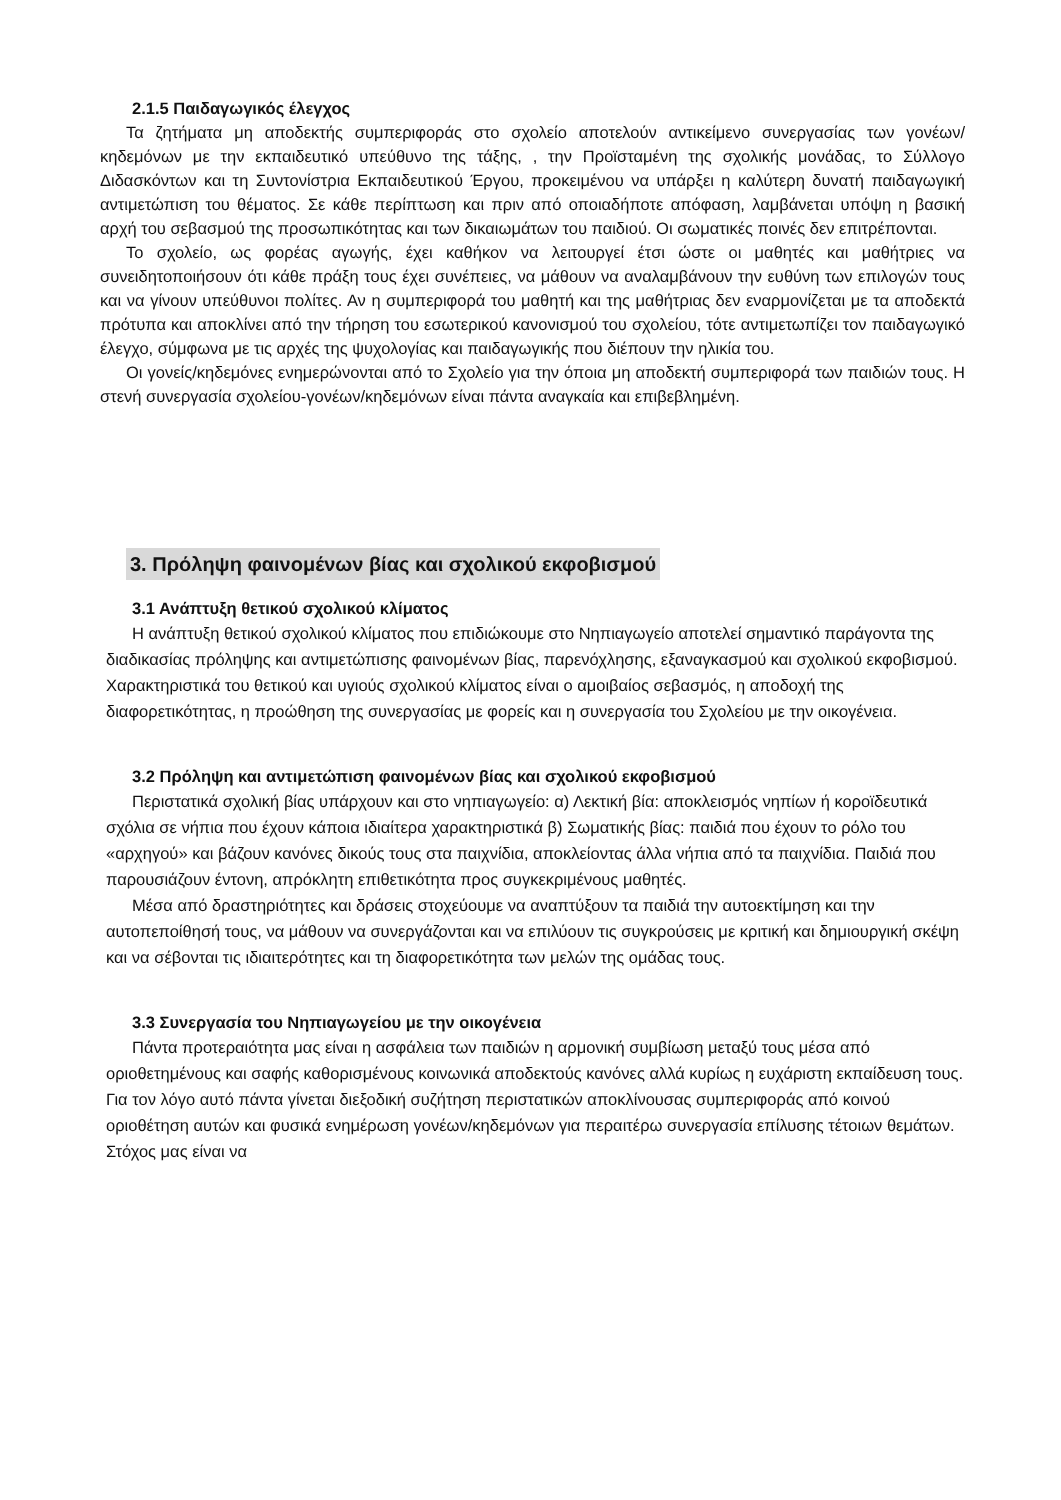2.1.5 Παιδαγωγικός έλεγχος
Τα ζητήματα μη αποδεκτής συμπεριφοράς στο σχολείο αποτελούν αντικείμενο συνεργασίας των γονέων/κηδεμόνων με την εκπαιδευτικό υπεύθυνο της τάξης, , την Προϊσταμένη της σχολικής μονάδας, το Σύλλογο Διδασκόντων και τη Συντονίστρια Εκπαιδευτικού Έργου, προκειμένου να υπάρξει η καλύτερη δυνατή παιδαγωγική αντιμετώπιση του θέματος. Σε κάθε περίπτωση και πριν από οποιαδήποτε απόφαση, λαμβάνεται υπόψη η βασική αρχή του σεβασμού της προσωπικότητας και των δικαιωμάτων του παιδιού. Οι σωματικές ποινές δεν επιτρέπονται.
Το σχολείο, ως φορέας αγωγής, έχει καθήκον να λειτουργεί έτσι ώστε οι μαθητές και μαθήτριες να συνειδητοποιήσουν ότι κάθε πράξη τους έχει συνέπειες, να μάθουν να αναλαμβάνουν την ευθύνη των επιλογών τους και να γίνουν υπεύθυνοι πολίτες. Αν η συμπεριφορά του μαθητή και της μαθήτριας δεν εναρμονίζεται με τα αποδεκτά πρότυπα και αποκλίνει από την τήρηση του εσωτερικού κανονισμού του σχολείου, τότε αντιμετωπίζει τον παιδαγωγικό έλεγχο, σύμφωνα με τις αρχές της ψυχολογίας και παιδαγωγικής που διέπουν την ηλικία του.
Οι γονείς/κηδεμόνες ενημερώνονται από το Σχολείο για την όποια μη αποδεκτή συμπεριφορά των παιδιών τους. Η στενή συνεργασία σχολείου-γονέων/κηδεμόνων είναι πάντα αναγκαία και επιβεβλημένη.
3. Πρόληψη φαινομένων βίας και σχολικού εκφοβισμού
3.1 Ανάπτυξη θετικού σχολικού κλίματος
Η ανάπτυξη θετικού σχολικού κλίματος που επιδιώκουμε στο Νηπιαγωγείο αποτελεί σημαντικό παράγοντα της διαδικασίας πρόληψης και αντιμετώπισης φαινομένων βίας, παρενόχλησης, εξαναγκασμού και σχολικού εκφοβισμού. Χαρακτηριστικά του θετικού και υγιούς σχολικού κλίματος είναι ο αμοιβαίος σεβασμός, η αποδοχή της διαφορετικότητας, η προώθηση της συνεργασίας με φορείς και η συνεργασία του Σχολείου με την οικογένεια.
3.2 Πρόληψη και αντιμετώπιση φαινομένων βίας και σχολικού εκφοβισμού
Περιστατικά σχολική βίας υπάρχουν και στο νηπιαγωγείο: α) Λεκτική βία: αποκλεισμός νηπίων ή κοροϊδευτικά σχόλια σε νήπια που έχουν κάποια ιδιαίτερα χαρακτηριστικά β) Σωματικής βίας: παιδιά που έχουν το ρόλο του «αρχηγού» και βάζουν κανόνες δικούς τους στα παιχνίδια, αποκλείοντας άλλα νήπια από τα παιχνίδια. Παιδιά που παρουσιάζουν έντονη, απρόκλητη επιθετικότητα προς συγκεκριμένους μαθητές.
Μέσα από δραστηριότητες και δράσεις στοχεύουμε να αναπτύξουν τα παιδιά την αυτοεκτίμηση και την αυτοπεποίθησή τους, να μάθουν να συνεργάζονται και να επιλύουν τις συγκρούσεις με κριτική και δημιουργική σκέψη και να σέβονται τις ιδιαιτερότητες και τη διαφορετικότητα των μελών της ομάδας τους.
3.3 Συνεργασία του Νηπιαγωγείου με την οικογένεια
Πάντα προτεραιότητα μας είναι η ασφάλεια των παιδιών η αρμονική συμβίωση μεταξύ τους μέσα από οριοθετημένους και σαφής καθορισμένους κοινωνικά αποδεκτούς κανόνες αλλά κυρίως η ευχάριστη εκπαίδευση τους. Για τον λόγο αυτό πάντα γίνεται διεξοδική συζήτηση περιστατικών αποκλίνουσας συμπεριφοράς από κοινού οριοθέτηση αυτών και φυσικά ενημέρωση γονέων/κηδεμόνων για περαιτέρω συνεργασία επίλυσης τέτοιων θεμάτων. Στόχος μας είναι να